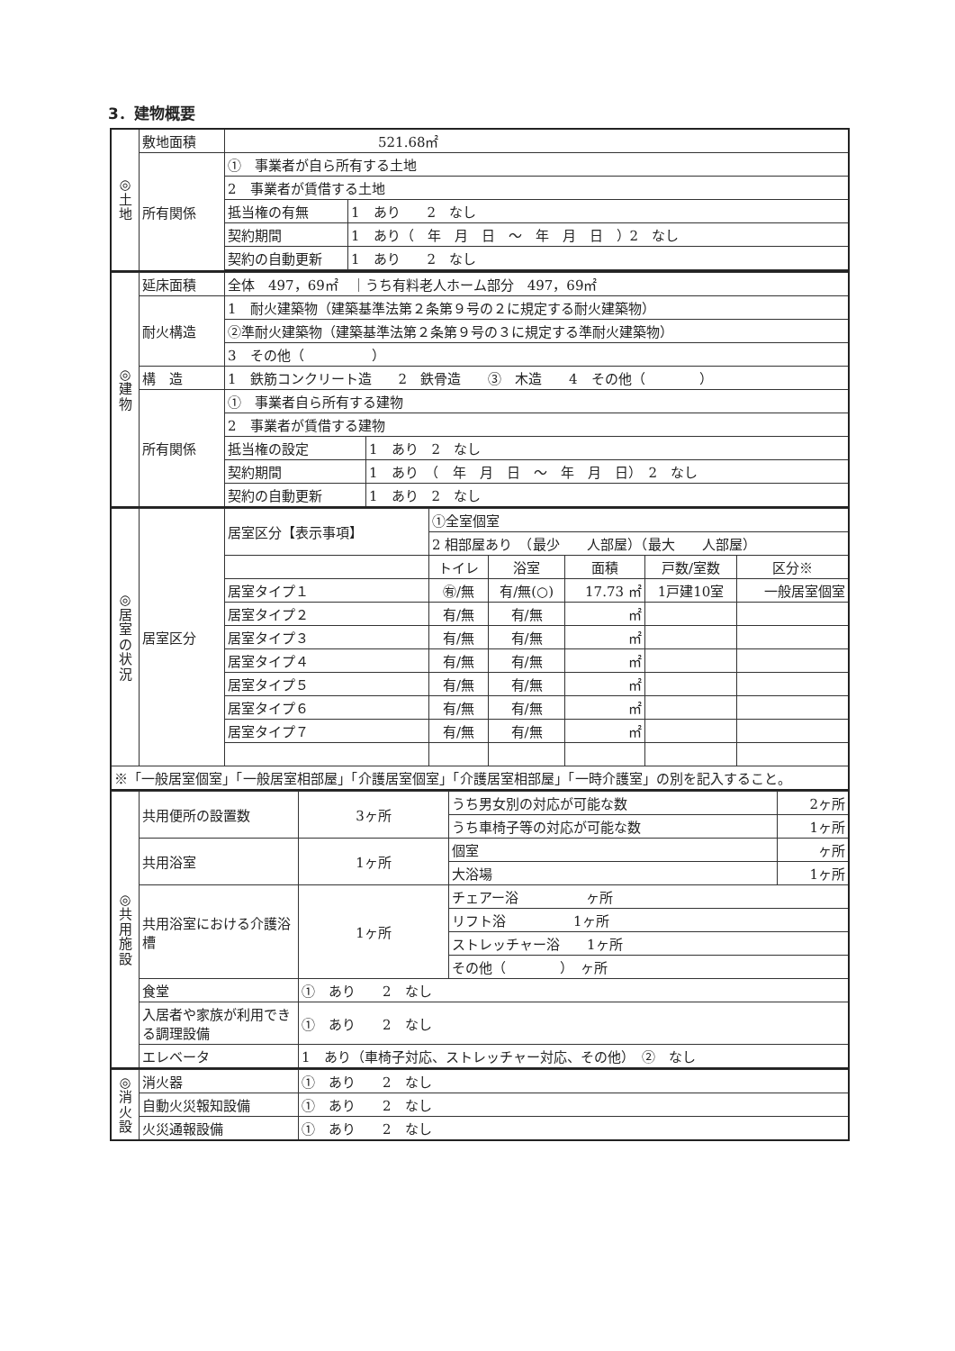3．建物概要
| ◎ 土 地 | 敷地面積 | 521.68㎡ | |
| | 所有関係 | ① 事業者が自ら所有する土地 | |
| | | 2 事業者が賃借する土地 | |
| | | 抵当権の有無 | 1 あり 2 なし |
| | | 契約期間 | 1 あり（ 年 月 日 ～ 年 月 日 ）2 なし |
| | | 契約の自動更新 | 1 あり 2 なし |
| ◎ 建 物 | 延床面積 | 全体 497，69㎡ ｜うち有料老人ホーム部分 497，69㎡ | |
| | 耐火構造 | 1 耐火建築物（建築基準法第２条第９号の２に規定する耐火建築物） | |
| | | ②準耐火建築物（建築基準法第２条第９号の３に規定する準耐火建築物） | |
| | | 3 その他（ ） | |
| | 構 造 | 1 鉄筋コンクリート造 2 鉄骨造 ③ 木造 4 その他（ ） | |
| | 所有関係 | ① 事業者自ら所有する建物 | |
| | | 2 事業者が賃借する建物 | |
| | | 抵当権の設定 | 1 あり 2 なし |
| | | 契約期間 | 1 あり （ 年 月 日 ～ 年 月 日） 2 なし |
| | | 契約の自動更新 | 1 あり 2 なし |
| ◎ 居 室 の 状 況 | 居室区分 | 居室区分【表示事項】 | ①全室個室 | | | | |
| | | | 2 相部屋あり （最少 人部屋）（最大 人部屋） | | | | |
| | | | トイレ | 浴室 | 面積 | 戸数/室数 | 区分※ |
| | | 居室タイプ１ | ㊒/無 | 有/無(○) | 17.73 ㎡ | 1戸建10室 | 一般居室個室 |
| | | 居室タイプ２ | 有/無 | 有/無 | ㎡ | | |
| | | 居室タイプ３ | 有/無 | 有/無 | ㎡ | | |
| | | 居室タイプ４ | 有/無 | 有/無 | ㎡ | | |
| | | 居室タイプ５ | 有/無 | 有/無 | ㎡ | | |
| | | 居室タイプ６ | 有/無 | 有/無 | ㎡ | | |
| | | 居室タイプ７ | 有/無 | 有/無 | ㎡ | | |
| ※「一般居室個室」「一般居室相部屋」「介護居室個室」「介護居室相部屋」「一時介護室」の別を記入すること。 | | | | | | | |
| ◎ 共 用 施 設 | 共用便所の設置数 | 3ヶ所 | うち男女別の対応が可能な数 | 2ヶ所 |
| | | | うち車椅子等の対応が可能な数 | 1ヶ所 |
| | 共用浴室 | 1ヶ所 | 個室 | ヶ所 |
| | | | 大浴場 | 1ヶ所 |
| | 共用浴室における介護浴槽 | 1ヶ所 | チェアー浴 ヶ所 | |
| | | | リフト浴 1ヶ所 | |
| | | | ストレッチャー浴 1ヶ所 | |
| | | | その他（ ） ヶ所 | |
| | 食堂 | ① あり 2 なし | | |
| | 入居者や家族が利用できる調理設備 | ① あり 2 なし | | |
| | エレベータ | 1 あり（車椅子対応、ストレッチャー対応、その他） ② なし | | |
| ◎ 消 火 設 | 消火器 | ① あり 2 なし |
| | 自動火災報知設備 | ① あり 2 なし |
| | 火災通報設備 | ① あり 2 なし |